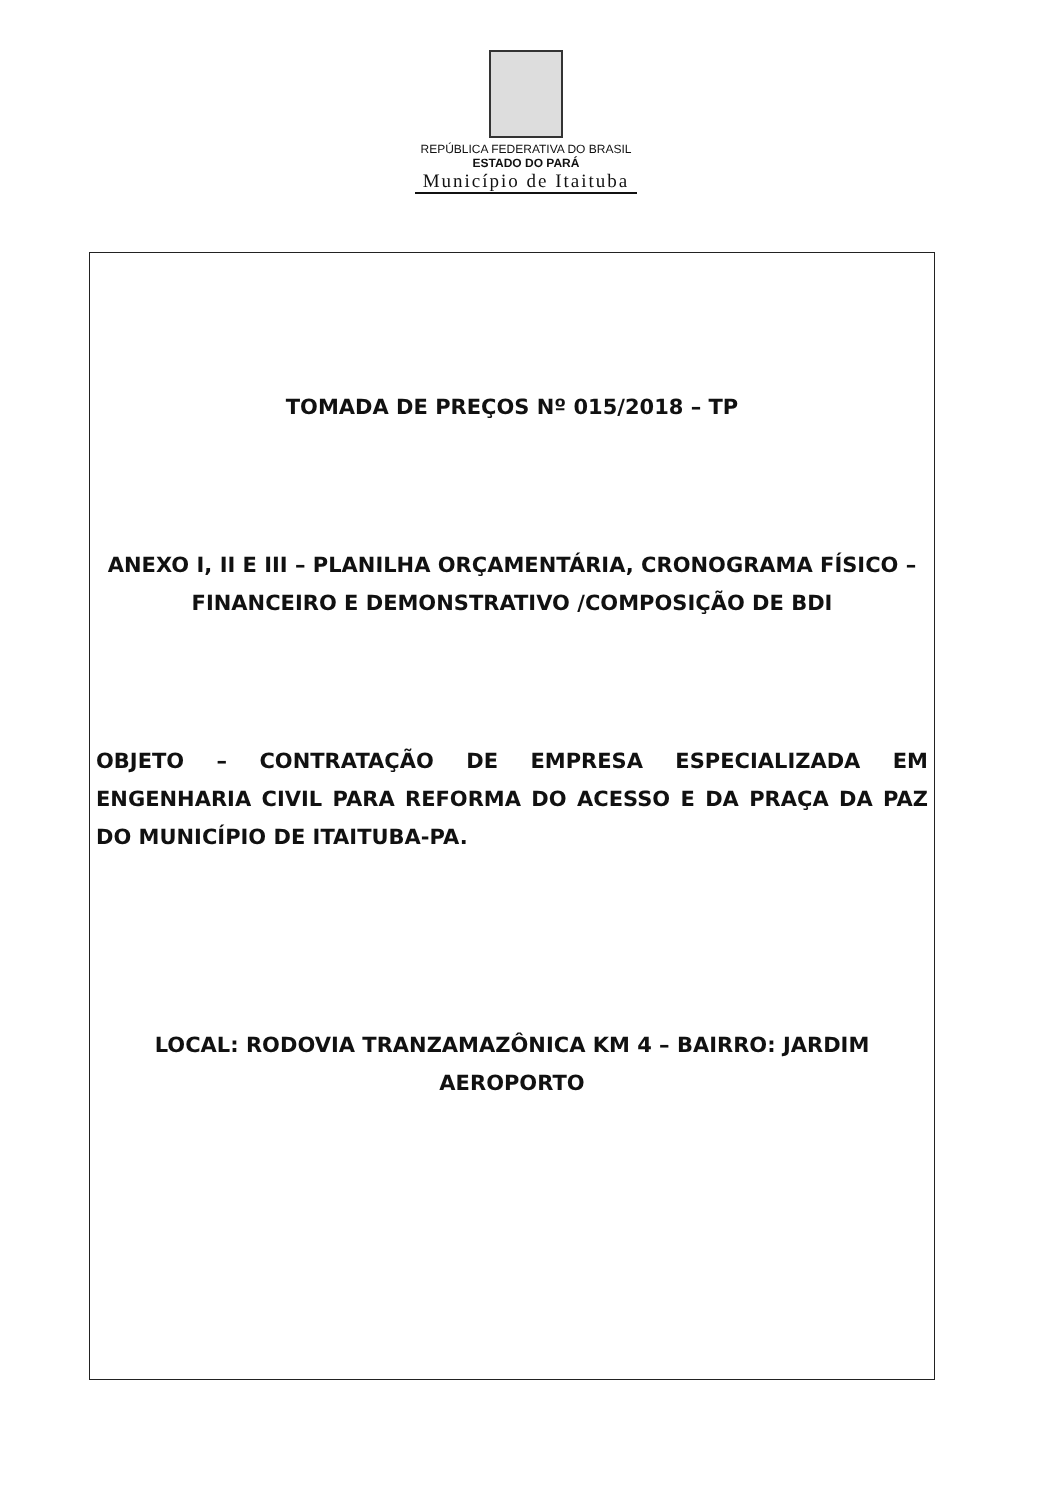REPÚBLICA FEDERATIVA DO BRASIL
ESTADO DO PARÁ
Município de Itaituba
TOMADA DE PREÇOS Nº 015/2018 – TP
ANEXO I, II E III – PLANILHA ORÇAMENTÁRIA, CRONOGRAMA FÍSICO – FINANCEIRO E DEMONSTRATIVO /COMPOSIÇÃO DE BDI
OBJETO – CONTRATAÇÃO DE EMPRESA ESPECIALIZADA EM ENGENHARIA CIVIL PARA REFORMA DO ACESSO E DA PRAÇA DA PAZ DO MUNICÍPIO DE ITAITUBA-PA.
LOCAL: RODOVIA TRANZAMAZÔNICA KM 4 – BAIRRO: JARDIM AEROPORTO